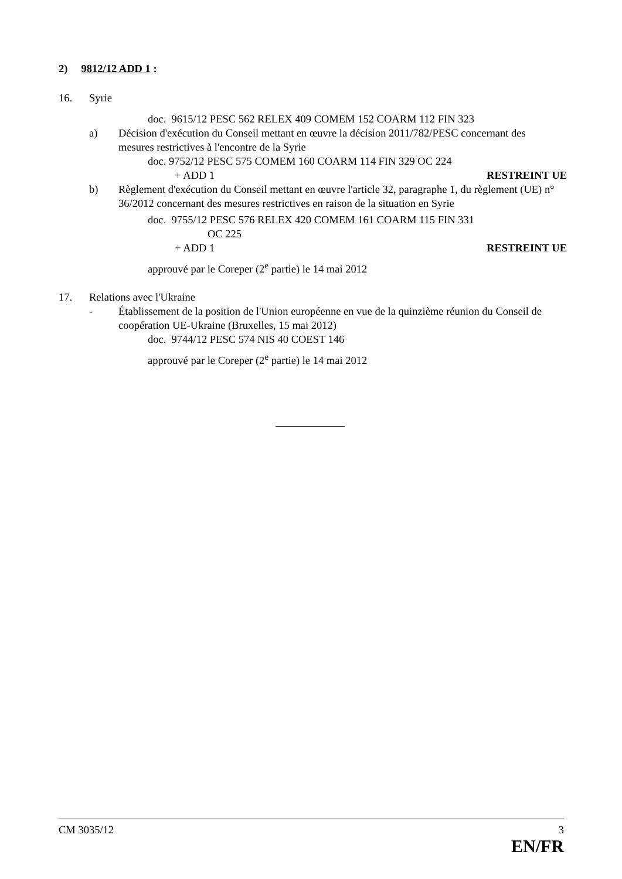2) 9812/12 ADD 1 :
16. Syrie
doc. 9615/12 PESC 562 RELEX 409 COMEM 152 COARM 112 FIN 323
a) Décision d'exécution du Conseil mettant en œuvre la décision 2011/782/PESC concernant des mesures restrictives à l'encontre de la Syrie
doc. 9752/12 PESC 575 COMEM 160 COARM 114 FIN 329 OC 224
+ ADD 1 RESTREINT UE
b) Règlement d'exécution du Conseil mettant en œuvre l'article 32, paragraphe 1, du règlement (UE) n° 36/2012 concernant des mesures restrictives en raison de la situation en Syrie
doc. 9755/12 PESC 576 RELEX 420 COMEM 161 COARM 115 FIN 331
OC 225
+ ADD 1 RESTREINT UE
approuvé par le Coreper (2<sup>e</sup> partie) le 14 mai 2012
17. Relations avec l'Ukraine
- Établissement de la position de l'Union européenne en vue de la quinzième réunion du Conseil de coopération UE-Ukraine (Bruxelles, 15 mai 2012)
doc. 9744/12 PESC 574 NIS 40 COEST 146
approuvé par le Coreper (2<sup>e</sup> partie) le 14 mai 2012
CM 3035/12 3
EN/FR